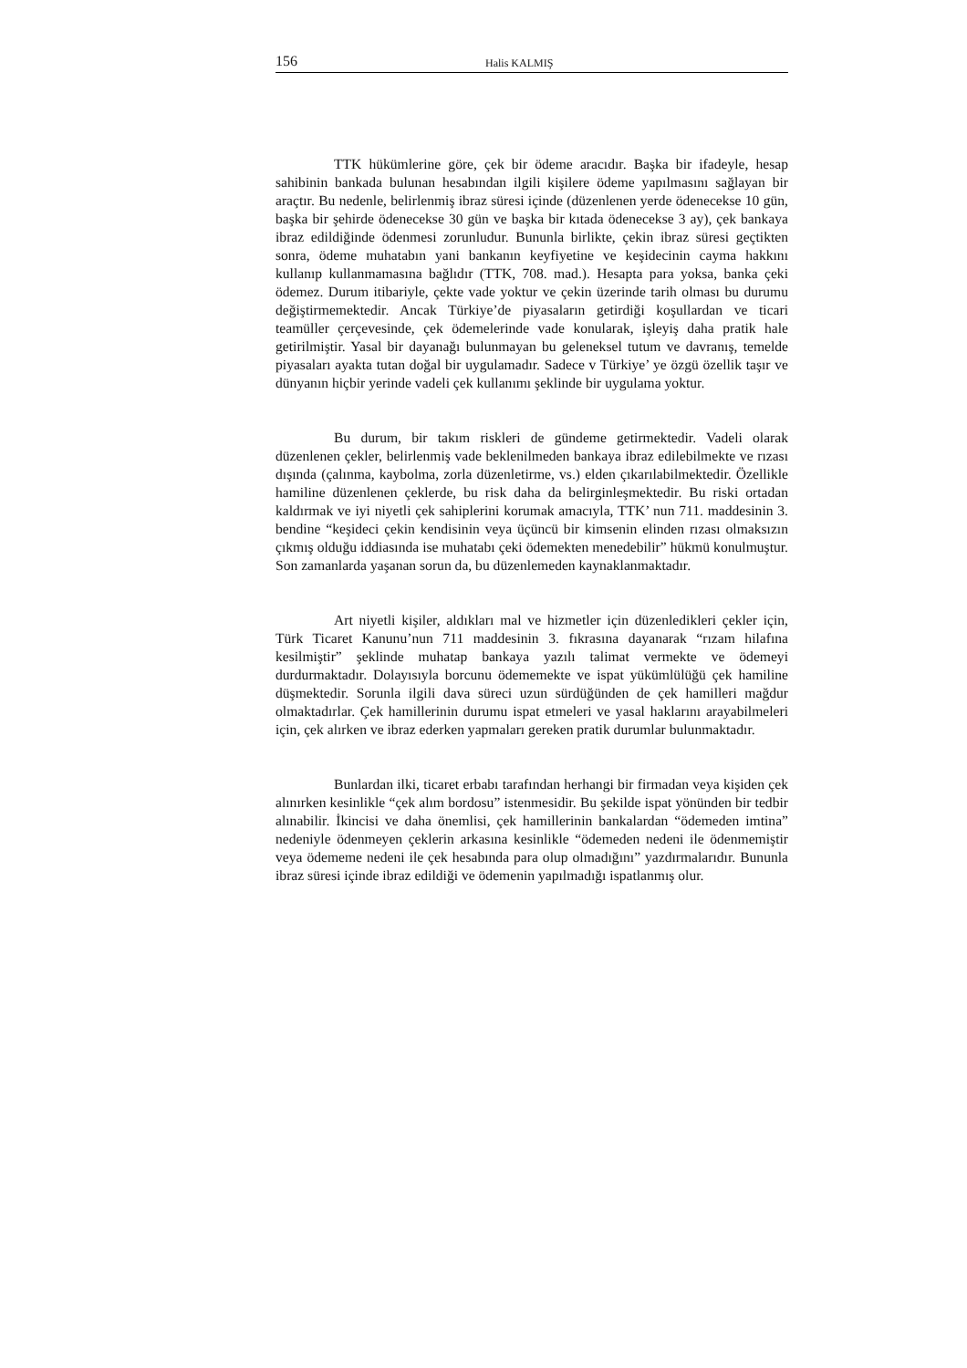156 Halis KALMIŞ
TTK hükümlerine göre, çek bir ödeme aracıdır. Başka bir ifadeyle, hesap sahibinin bankada bulunan hesabından ilgili kişilere ödeme yapılmasını sağlayan bir araçtır. Bu nedenle, belirlenmiş ibraz süresi içinde (düzenlenen yerde ödenecekse 10 gün, başka bir şehirde ödenecekse 30 gün ve başka bir kıtada ödenecekse 3 ay), çek bankaya ibraz edildiğinde ödenmesi zorunludur. Bununla birlikte, çekin ibraz süresi geçtikten sonra, ödeme muhatabın yani bankanın keyfiyetine ve keşidecinin cayma hakkını kullanıp kullanmamasına bağlıdır (TTK, 708. mad.). Hesapta para yoksa, banka çeki ödemez. Durum itibariyle, çekte vade yoktur ve çekin üzerinde tarih olması bu durumu değiştirmemektedir. Ancak Türkiye’de piyasaların getirdiği koşullardan ve ticari teamüller çerçevesinde, çek ödemelerinde vade konularak, işleyiş daha pratik hale getirilmiştir. Yasal bir dayanağı bulunmayan bu geleneksel tutum ve davranış, temelde piyasaları ayakta tutan doğal bir uygulamadır. Sadece v Türkiye’ ye özgü özellik taşır ve dünyanın hiçbir yerinde vadeli çek kullanımı şeklinde bir uygulama yoktur.
Bu durum, bir takım riskleri de gündeme getirmektedir. Vadeli olarak düzenlenen çekler, belirlenmiş vade beklenilmeden bankaya ibraz edilebilmekte ve rızası dışında (çalınma, kaybolma, zorla düzenletirme, vs.) elden çıkarılabilmektedir. Özellikle hamiline düzenlenen çeklerde, bu risk daha da belirginleşmektedir. Bu riski ortadan kaldırmak ve iyi niyetli çek sahiplerini korumak amacıyla, TTK’ nun 711. maddesinin 3. bendine “keşideci çekin kendisinin veya üçüncü bir kimsenin elinden rızası olmaksızın çıkmış olduğu iddiasında ise muhatabı çeki ödemekten menedebilir” hükmü konulmuştur. Son zamanlarda yaşanan sorun da, bu düzenlemeden kaynaklanmaktadır.
Art niyetli kişiler, aldıkları mal ve hizmetler için düzenledikleri çekler için, Türk Ticaret Kanunu’nun 711 maddesinin 3. fıkrasına dayanarak “rızam hilafına kesilmiştir” şeklinde muhatap bankaya yazılı talimat vermekte ve ödemeyi durdurmaktadır. Dolayısıyla borcunu ödememekte ve ispat yükümlülüğü çek hamiline düşmektedir. Sorunla ilgili dava süreci uzun sürdüğünden de çek hamilleri mağdur olmaktadırlar. Çek hamillerinin durumu ispat etmeleri ve yasal haklarını arayabilmeleri için, çek alırken ve ibraz ederken yapmaları gereken pratik durumlar bulunmaktadır.
Bunlardan ilki, ticaret erbabı tarafından herhangi bir firmadan veya kişiden çek alınırken kesinlikle “çek alım bordosu” istenmesidir. Bu şekilde ispat yönünden bir tedbir alınabilir. İkincisi ve daha önemlisi, çek hamillerinin bankalardan “ödemeden imtina” nedeniyle ödenmeyen çeklerin arkasına kesinlikle “ödemeden nedeni ile ödenmemiştir veya ödememe nedeni ile çek hesabında para olup olmadığını” yazdırmalarıdır. Bununla ibraz süresi içinde ibraz edildiği ve ödemenin yapılmadığı ispatlanmış olur.